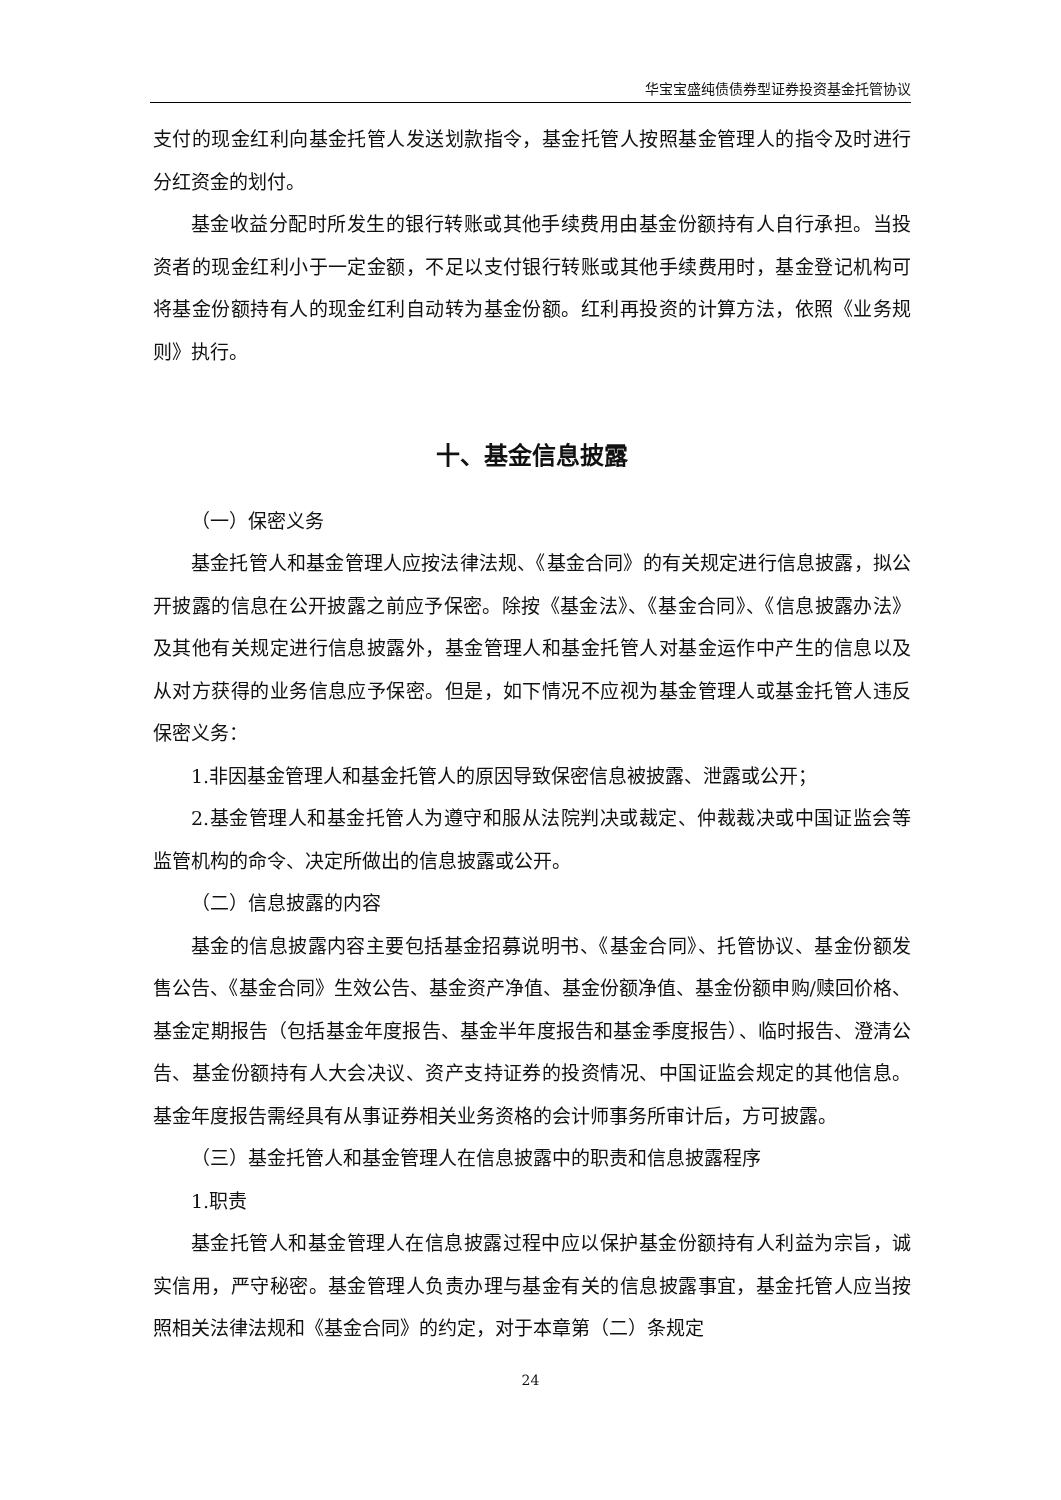华宝宝盛纯债债券型证券投资基金托管协议
支付的现金红利向基金托管人发送划款指令，基金托管人按照基金管理人的指令及时进行分红资金的划付。
基金收益分配时所发生的银行转账或其他手续费用由基金份额持有人自行承担。当投资者的现金红利小于一定金额，不足以支付银行转账或其他手续费用时，基金登记机构可将基金份额持有人的现金红利自动转为基金份额。红利再投资的计算方法，依照《业务规则》执行。
十、基金信息披露
（一）保密义务
基金托管人和基金管理人应按法律法规、《基金合同》的有关规定进行信息披露，拟公开披露的信息在公开披露之前应予保密。除按《基金法》、《基金合同》、《信息披露办法》及其他有关规定进行信息披露外，基金管理人和基金托管人对基金运作中产生的信息以及从对方获得的业务信息应予保密。但是，如下情况不应视为基金管理人或基金托管人违反保密义务：
1.非因基金管理人和基金托管人的原因导致保密信息被披露、泄露或公开；
2.基金管理人和基金托管人为遵守和服从法院判决或裁定、仲裁裁决或中国证监会等监管机构的命令、决定所做出的信息披露或公开。
（二）信息披露的内容
基金的信息披露内容主要包括基金招募说明书、《基金合同》、托管协议、基金份额发售公告、《基金合同》生效公告、基金资产净值、基金份额净值、基金份额申购/赎回价格、基金定期报告（包括基金年度报告、基金半年度报告和基金季度报告）、临时报告、澄清公告、基金份额持有人大会决议、资产支持证券的投资情况、中国证监会规定的其他信息。基金年度报告需经具有从事证券相关业务资格的会计师事务所审计后，方可披露。
（三）基金托管人和基金管理人在信息披露中的职责和信息披露程序
1.职责
基金托管人和基金管理人在信息披露过程中应以保护基金份额持有人利益为宗旨，诚实信用，严守秘密。基金管理人负责办理与基金有关的信息披露事宜，基金托管人应当按照相关法律法规和《基金合同》的约定，对于本章第（二）条规定
24